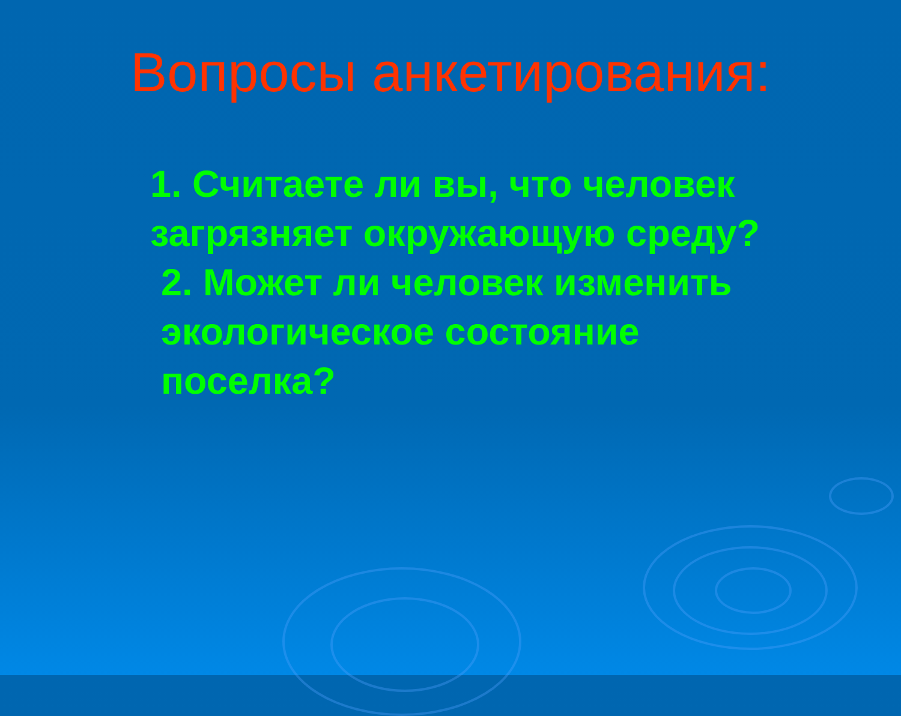Вопросы анкетирования:
1. Считаете ли вы, что человек
загрязняет окружающую среду?
2. Может ли человек изменить
экологическое состояние
поселка?